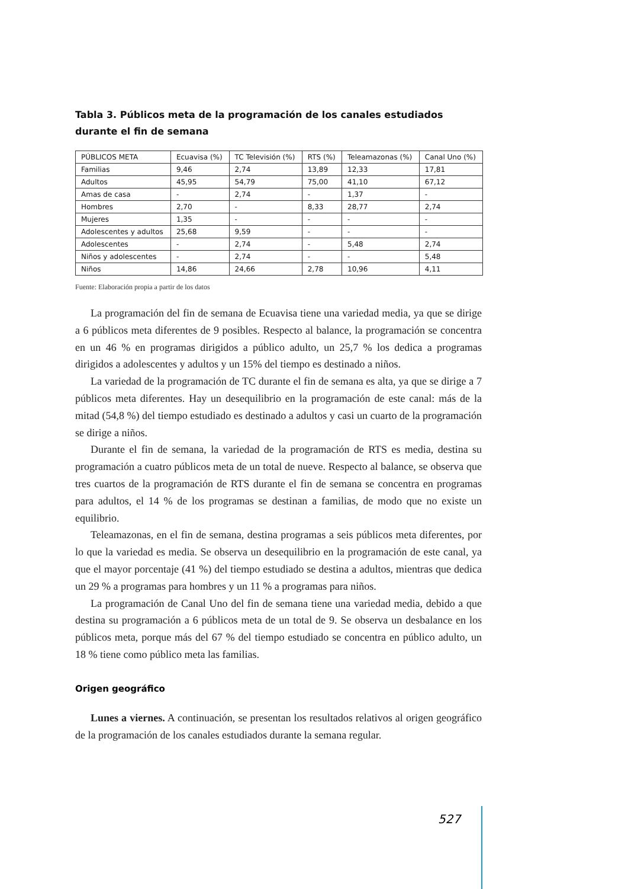Tabla 3. Públicos meta de la programación de los canales estudiados durante el fin de semana
| PÚBLICOS META | Ecuavisa (%) | TC Televisión (%) | RTS (%) | Teleamazonas (%) | Canal Uno (%) |
| --- | --- | --- | --- | --- | --- |
| Familias | 9,46 | 2,74 | 13,89 | 12,33 | 17,81 |
| Adultos | 45,95 | 54,79 | 75,00 | 41,10 | 67,12 |
| Amas de casa | - | 2,74 | - | 1,37 | - |
| Hombres | 2,70 | - | 8,33 | 28,77 | 2,74 |
| Mujeres | 1,35 | - | - | - | - |
| Adolescentes y adultos | 25,68 | 9,59 | - | - | - |
| Adolescentes | - | 2,74 | - | 5,48 | 2,74 |
| Niños y adolescentes | - | 2,74 | - | - | 5,48 |
| Niños | 14,86 | 24,66 | 2,78 | 10,96 | 4,11 |
Fuente: Elaboración propia a partir de los datos
La programación del fin de semana de Ecuavisa tiene una variedad media, ya que se dirige a 6 públicos meta diferentes de 9 posibles. Respecto al balance, la programación se concentra en un 46 % en programas dirigidos a público adulto, un 25,7 % los dedica a programas dirigidos a adolescentes y adultos y un 15% del tiempo es destinado a niños.
La variedad de la programación de TC durante el fin de semana es alta, ya que se dirige a 7 públicos meta diferentes. Hay un desequilibrio en la programación de este canal: más de la mitad (54,8 %) del tiempo estudiado es destinado a adultos y casi un cuarto de la programación se dirige a niños.
Durante el fin de semana, la variedad de la programación de RTS es media, destina su programación a cuatro públicos meta de un total de nueve. Respecto al balance, se observa que tres cuartos de la programación de RTS durante el fin de semana se concentra en programas para adultos, el 14 % de los programas se destinan a familias, de modo que no existe un equilibrio.
Teleamazonas, en el fin de semana, destina programas a seis públicos meta diferentes, por lo que la variedad es media. Se observa un desequilibrio en la programación de este canal, ya que el mayor porcentaje (41 %) del tiempo estudiado se destina a adultos, mientras que dedica un 29 % a programas para hombres y un 11 % a programas para niños.
La programación de Canal Uno del fin de semana tiene una variedad media, debido a que destina su programación a 6 públicos meta de un total de 9. Se observa un desbalance en los públicos meta, porque más del 67 % del tiempo estudiado se concentra en público adulto, un 18 % tiene como público meta las familias.
Origen geográfico
Lunes a viernes. A continuación, se presentan los resultados relativos al origen geográfico de la programación de los canales estudiados durante la semana regular.
527